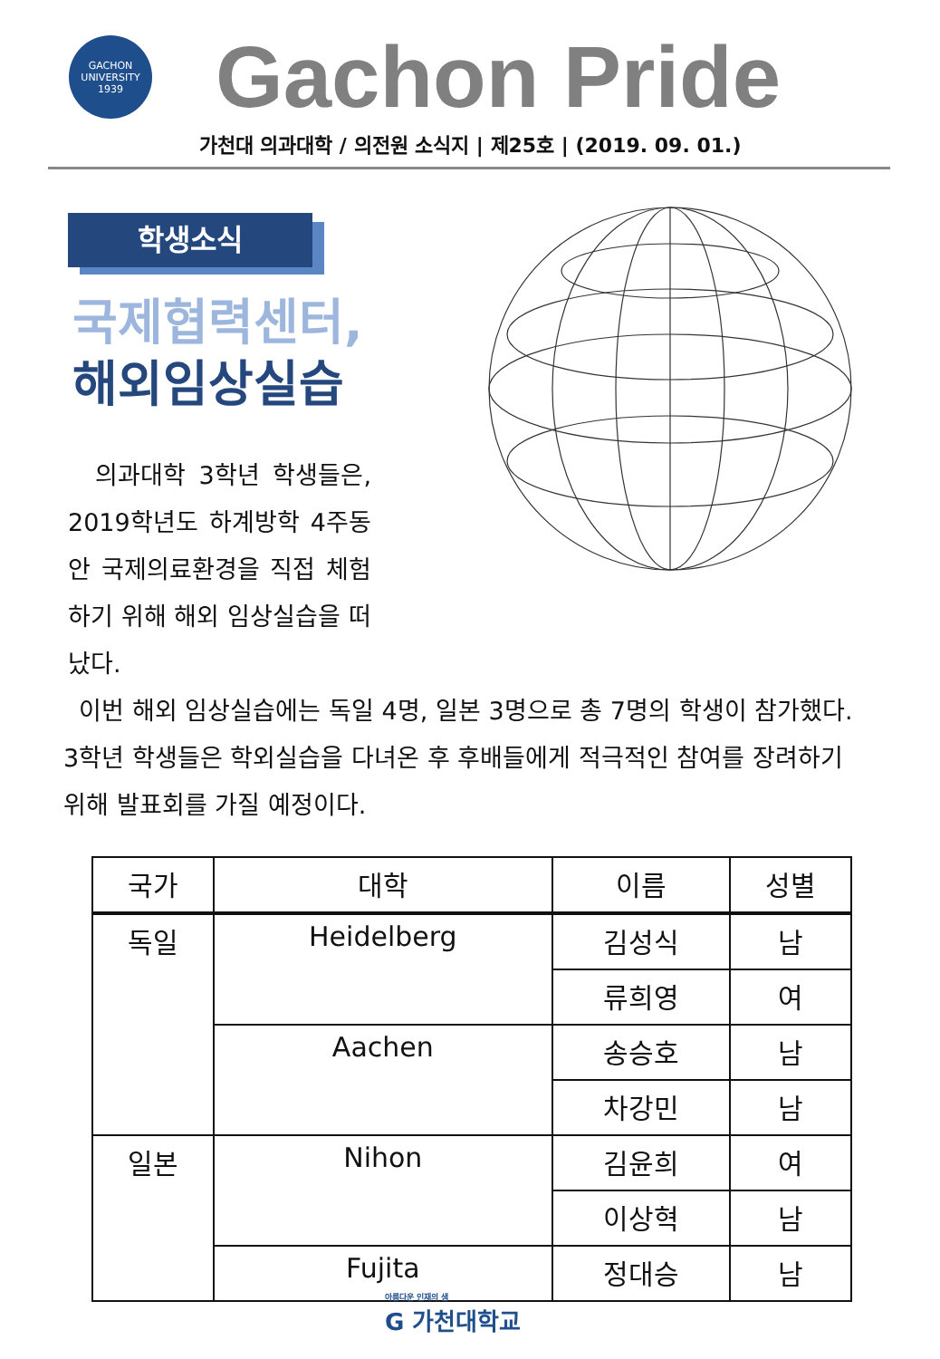GACHON
UNIVERSITY
1939
Gachon Pride
가천대 의과대학 / 의전원 소식지 | 제25호 | (2019. 09. 01.)
학생소식
국제협력센터,
해외임상실습
의과대학 3학년 학생들은, 2019학년도 하계방학 4주동안 국제의료환경을 직접 체험하기 위해 해외 임상실습을 떠났다.
이번 해외 임상실습에는 독일 4명, 일본 3명으로 총 7명의 학생이 참가했다. 3학년 학생들은 학외실습을 다녀온 후 후배들에게 적극적인 참여를 장려하기 위해 발표회를 가질 예정이다.
| 국가 | 대학 | 이름 | 성별 |
| --- | --- | --- | --- |
| 독일 | Heidelberg | 김성식 | 남 |
| | | 류희영 | 여 |
| | Aachen | 송승호 | 남 |
| | | 차강민 | 남 |
| 일본 | Nihon | 김윤희 | 여 |
| | | 이상혁 | 남 |
| | Fujita | 정대승 | 남 |
아름다운 인재의 샘
G 가천대학교